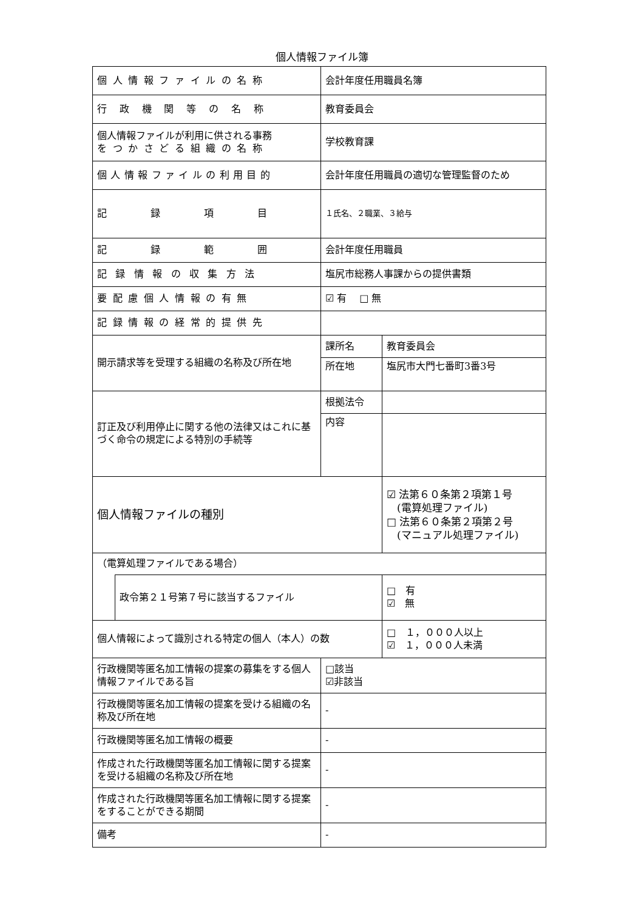個人情報ファイル簿
| 個人情報ファイルの名称 | | 会計年度任用職員名簿 | | |
| 行政機関等の名称 | | 教育委員会 | | |
| 個人情報ファイルが利用に供される事務 をつかさどる組織の名称 | | 学校教育課 | | |
| 個人情報ファイルの利用目的 | | 会計年度任用職員の適切な管理監督のため | | |
| 記録項目 | | １氏名、２職業、３給与 | | |
| 記録範囲 | | 会計年度任用職員 | | |
| 記録情報の収集方法 | | 塩尻市総務人事課からの提供書類 | | |
| 要配慮個人情報の有無 | | ☑ 有 □ 無 | | |
| 記録情報の経常的提供先 | | | | |
| 開示請求等を受理する組織の名称及び所在地 | | 課所名 | 教育委員会 | |
| | | 所在地 | 塩尻市大門七番町3番3号 | |
| 訂正及び利用停止に関する他の法律又はこれに基づく命令の規定による特別の手続等 | | 根拠法令 | | |
| | | 内容 | | |
| 個人情報ファイルの種別 | | | | ☑ 法第６０条第２項第１号 (電算処理ファイル) □ 法第６０条第２項第２号 (マニュアル処理ファイル) |
| （電算処理ファイルである場合） | | | | |
| | 政令第２１号第７号に該当するファイル | | | □ 有 ☑ 無 |
| 個人情報によって識別される特定の個人（本人）の数 | | | | □ １，０００人以上 ☑ １，０００人未満 |
| 行政機関等匿名加工情報の提案の募集をする個人情報ファイルである旨 | | □該当 ☑非該当 | | |
| 行政機関等匿名加工情報の提案を受ける組織の名称及び所在地 | | - | | |
| 行政機関等匿名加工情報の概要 | | - | | |
| 作成された行政機関等匿名加工情報に関する提案を受ける組織の名称及び所在地 | | - | | |
| 作成された行政機関等匿名加工情報に関する提案をすることができる期間 | | - | | |
| 備考 | | - | | |